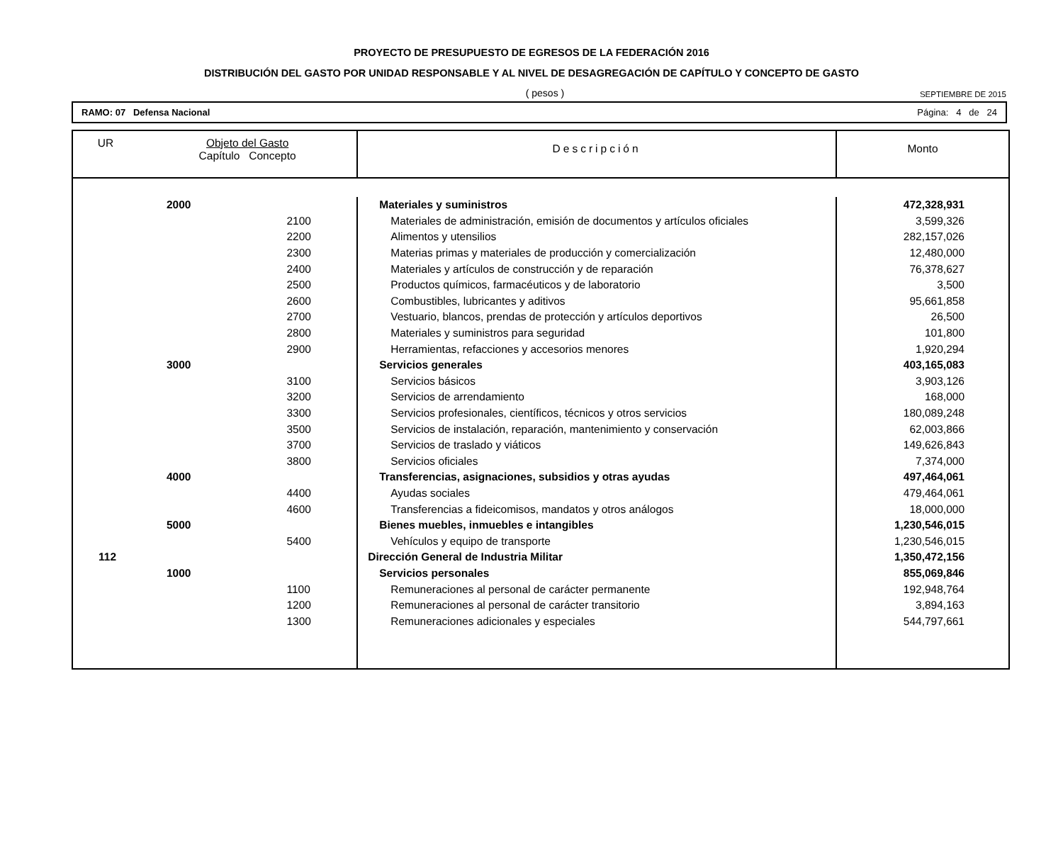PROYECTO DE PRESUPUESTO DE EGRESOS DE LA FEDERACIÓN 2016
DISTRIBUCIÓN DEL GASTO POR UNIDAD RESPONSABLE Y AL NIVEL DE DESAGREGACIÓN DE CAPÍTULO Y CONCEPTO DE GASTO
( pesos ) SEPTIEMBRE DE 2015
RAMO: 07 Defensa Nacional Página: 4 de 24
| UR | Objeto del Gasto Capítulo Concepto | | Descripción | Monto |
| --- | --- | --- | --- | --- |
| | 2000 | | Materiales y suministros | 472,328,931 |
| | | 2100 | Materiales de administración, emisión de documentos y artículos oficiales | 3,599,326 |
| | | 2200 | Alimentos y utensilios | 282,157,026 |
| | | 2300 | Materias primas y materiales de producción y comercialización | 12,480,000 |
| | | 2400 | Materiales y artículos de construcción y de reparación | 76,378,627 |
| | | 2500 | Productos químicos, farmacéuticos y de laboratorio | 3,500 |
| | | 2600 | Combustibles, lubricantes y aditivos | 95,661,858 |
| | | 2700 | Vestuario, blancos, prendas de protección y artículos deportivos | 26,500 |
| | | 2800 | Materiales y suministros para seguridad | 101,800 |
| | | 2900 | Herramientas, refacciones y accesorios menores | 1,920,294 |
| | 3000 | | Servicios generales | 403,165,083 |
| | | 3100 | Servicios básicos | 3,903,126 |
| | | 3200 | Servicios de arrendamiento | 168,000 |
| | | 3300 | Servicios profesionales, científicos, técnicos y otros servicios | 180,089,248 |
| | | 3500 | Servicios de instalación, reparación, mantenimiento y conservación | 62,003,866 |
| | | 3700 | Servicios de traslado y viáticos | 149,626,843 |
| | | 3800 | Servicios oficiales | 7,374,000 |
| | 4000 | | Transferencias, asignaciones, subsidios y otras ayudas | 497,464,061 |
| | | 4400 | Ayudas sociales | 479,464,061 |
| | | 4600 | Transferencias a fideicomisos, mandatos y otros análogos | 18,000,000 |
| | 5000 | | Bienes muebles, inmuebles e intangibles | 1,230,546,015 |
| | | 5400 | Vehículos y equipo de transporte | 1,230,546,015 |
| 112 | | | Dirección General de Industria Militar | 1,350,472,156 |
| | 1000 | | Servicios personales | 855,069,846 |
| | | 1100 | Remuneraciones al personal de carácter permanente | 192,948,764 |
| | | 1200 | Remuneraciones al personal de carácter transitorio | 3,894,163 |
| | | 1300 | Remuneraciones adicionales y especiales | 544,797,661 |